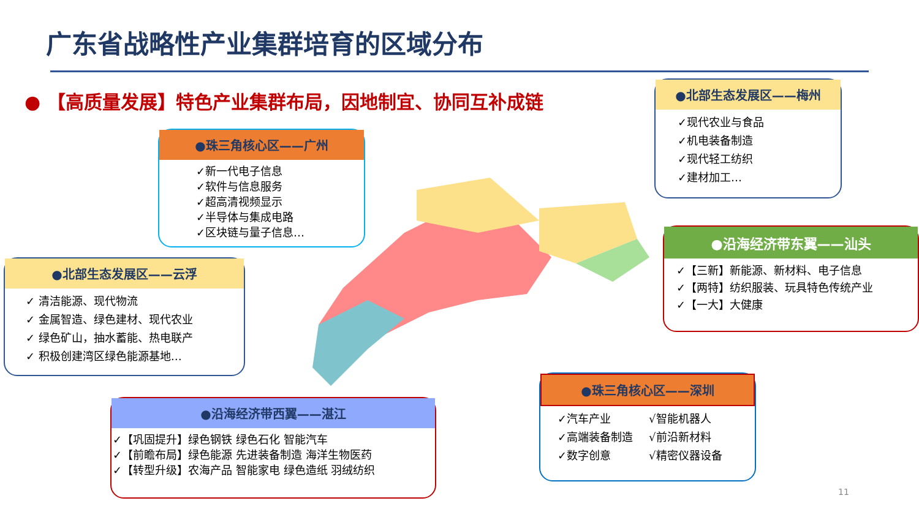广东省战略性产业集群培育的区域分布
● 【高质量发展】特色产业集群布局，因地制宜、协同互补成链
●珠三角核心区——广州
✓新一代电子信息
✓软件与信息服务
✓超高清视频显示
✓半导体与集成电路
✓区块链与量子信息…
●北部生态发展区——梅州
✓现代农业与食品
✓机电装备制造
✓现代轻工纺织
✓建材加工…
●北部生态发展区——云浮
✓ 清洁能源、现代物流
✓ 金属智造、绿色建材、现代农业
✓ 绿色矿山，抽水蓄能、热电联产
✓ 积极创建湾区绿色能源基地…
●沿海经济带东翼——汕头
✓【三新】新能源、新材料、电子信息
✓【两特】纺织服装、玩具特色传统产业
✓【一大】大健康
●沿海经济带西翼——湛江
✓【巩固提升】绿色钢铁 绿色石化 智能汽车
✓【前瞻布局】绿色能源 先进装备制造 海洋生物医药
✓【转型升级】农海产品 智能家电 绿色造纸 羽绒纺织
●珠三角核心区——深圳
✓汽车产业
✓高端装备制造
✓数字创意
√智能机器人
√前沿新材料
√精密仪器设备
11